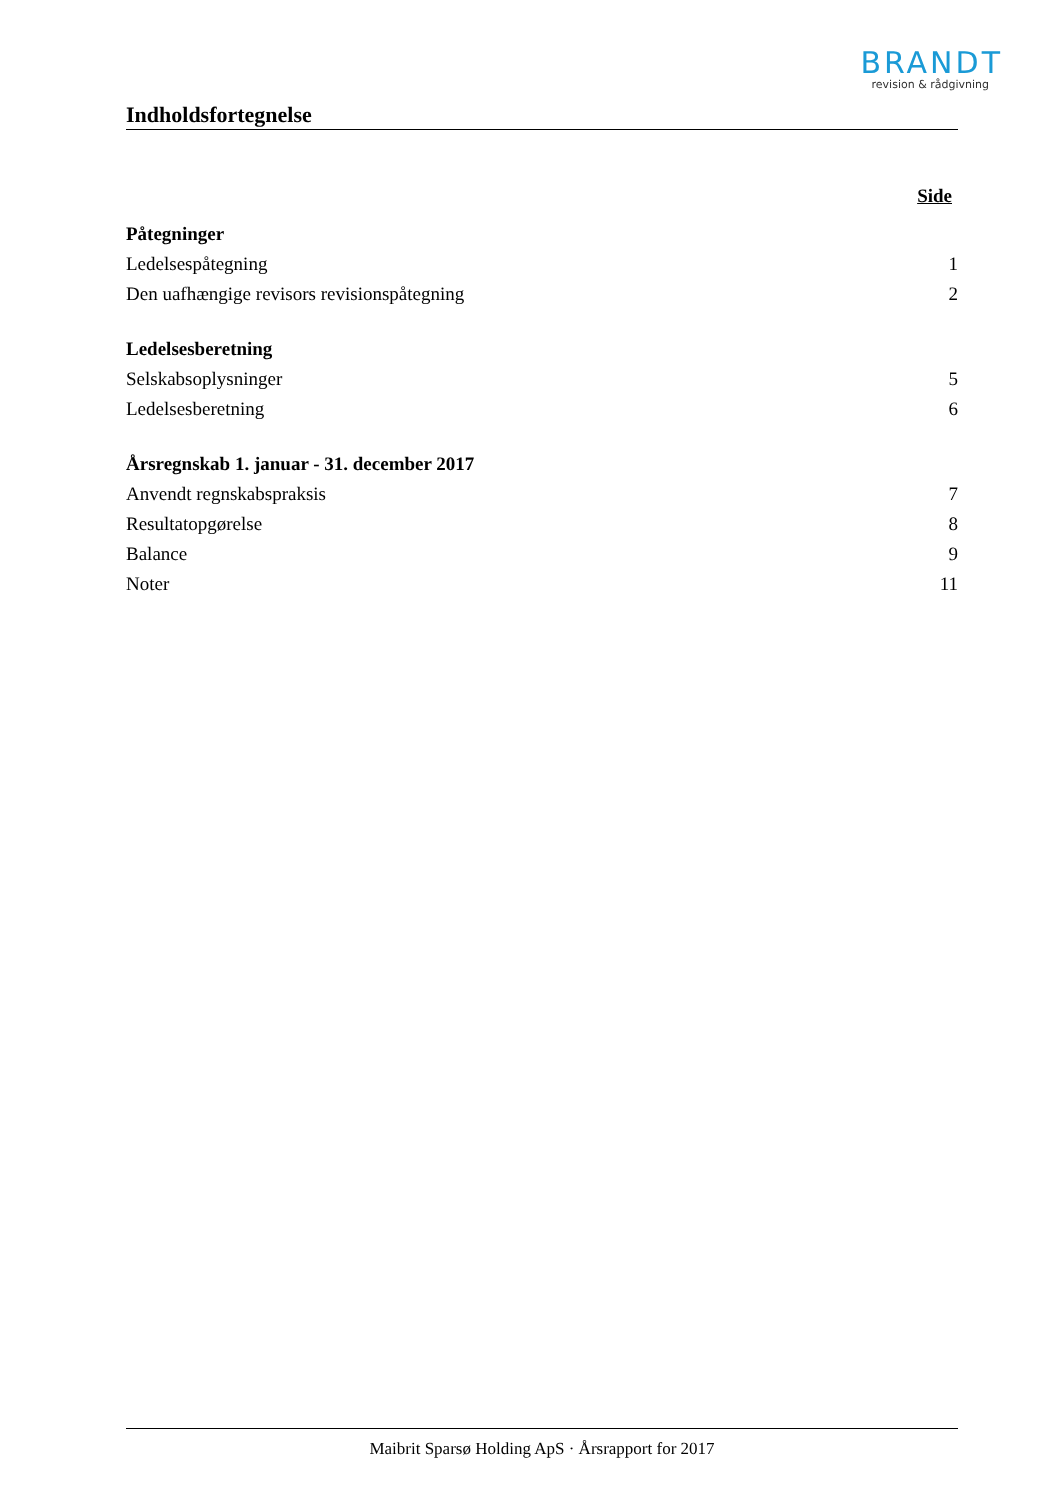BRANDT
revision & rådgivning
Indholdsfortegnelse
Side
Påtegninger
Ledelsespåtegning 1
Den uafhængige revisors revisionspåtegning 2
Ledelsesberetning
Selskabsoplysninger 5
Ledelsesberetning 6
Årsregnskab 1. januar - 31. december 2017
Anvendt regnskabspraksis 7
Resultatopgørelse 8
Balance 9
Noter 11
Maibrit Sparsø Holding ApS · Årsrapport for 2017